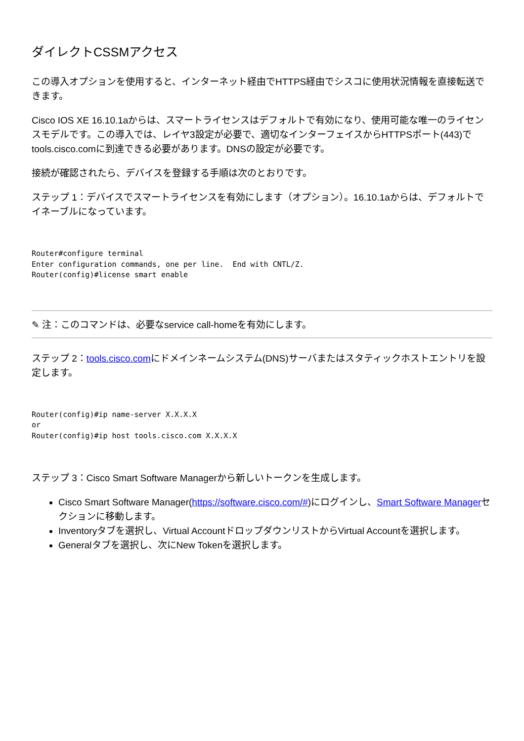ダイレクトCSSMアクセス
この導入オプションを使用すると、インターネット経由でHTTPS経由でシスコに使用状況情報を直接転送できます。
Cisco IOS XE 16.10.1aからは、スマートライセンスはデフォルトで有効になり、使用可能な唯一のライセンスモデルです。この導入では、レイヤ3設定が必要で、適切なインターフェイスからHTTPSポート(443)でtools.cisco.comに到達できる必要があります。DNSの設定が必要です。
接続が確認されたら、デバイスを登録する手順は次のとおりです。
ステップ 1：デバイスでスマートライセンスを有効にします（オプション）。16.10.1aからは、デフォルトでイネーブルになっています。
Router#configure terminal
Enter configuration commands, one per line.  End with CNTL/Z.
Router(config)#license smart enable
✎ 注：このコマンドは、必要なservice call-homeを有効にします。
ステップ 2：tools.cisco.comにドメインネームシステム(DNS)サーバまたはスタティックホストエントリを設定します。
Router(config)#ip name-server X.X.X.X
or
Router(config)#ip host tools.cisco.com X.X.X.X
ステップ 3：Cisco Smart Software Managerから新しいトークンを生成します。
Cisco Smart Software Manager(https://software.cisco.com/#)にログインし、Smart Software Managerセクションに移動します。
Inventoryタブを選択し、Virtual AccountドロップダウンリストからVirtual Accountを選択します。
Generalタブを選択し、次にNew Tokenを選択します。